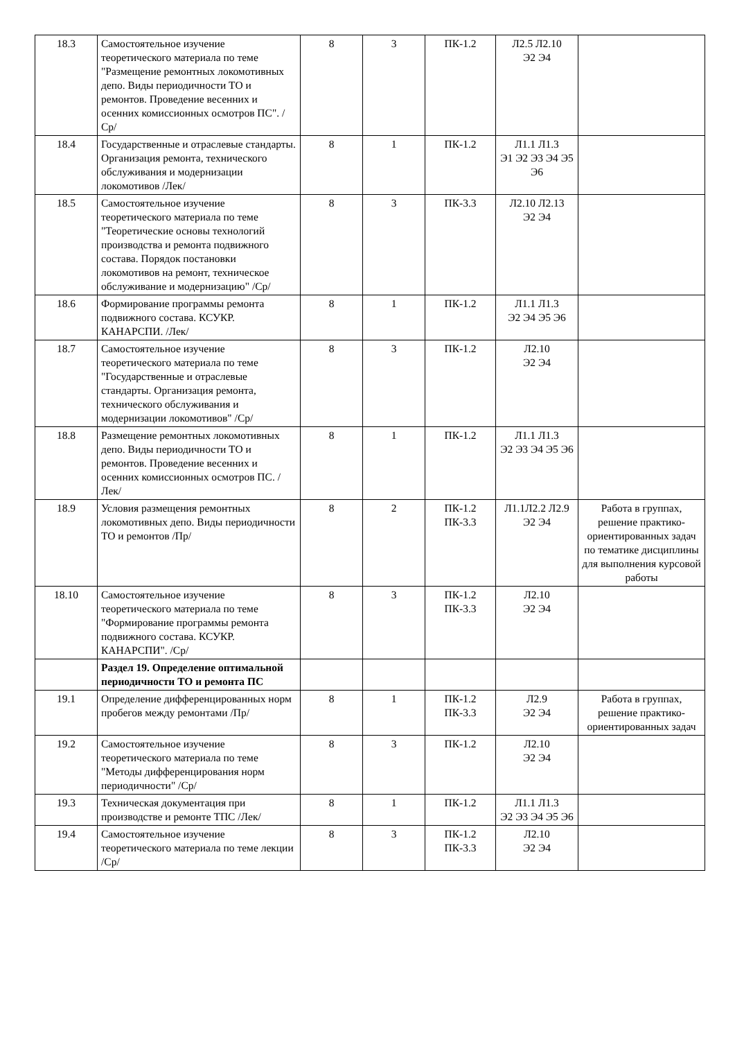| 18.3 | Самостоятельное изучение теоретического материала по теме "Размещение ремонтных локомотивных депо. Виды периодичности ТО и ремонтов. Проведение весенних и осенних комиссионных осмотров ПС". /Ср/ | 8 | 3 | ПК-1.2 | Л2.5 Л2.10 Э2 Э4 | |
| 18.4 | Государственные и отраслевые стандарты. Организация ремонта, технического обслуживания и модернизации локомотивов /Лек/ | 8 | 1 | ПК-1.2 | Л1.1 Л1.3 Э1 Э2 Э3 Э4 Э5 Э6 | |
| 18.5 | Самостоятельное изучение теоретического материала по теме "Теоретические основы технологий производства и ремонта подвижного состава. Порядок постановки локомотивов на ремонт, техническое обслуживание и модернизацию" /Ср/ | 8 | 3 | ПК-3.3 | Л2.10 Л2.13 Э2 Э4 | |
| 18.6 | Формирование программы ремонта подвижного состава. КСУКР. КАНАРСПИ. /Лек/ | 8 | 1 | ПК-1.2 | Л1.1 Л1.3 Э2 Э4 Э5 Э6 | |
| 18.7 | Самостоятельное изучение теоретического материала по теме "Государственные и отраслевые стандарты. Организация ремонта, технического обслуживания и модернизации локомотивов" /Ср/ | 8 | 3 | ПК-1.2 | Л2.10 Э2 Э4 | |
| 18.8 | Размещение ремонтных локомотивных депо. Виды периодичности ТО и ремонтов. Проведение весенних и осенних комиссионных осмотров ПС. /Лек/ | 8 | 1 | ПК-1.2 | Л1.1 Л1.3 Э2 Э3 Э4 Э5 Э6 | |
| 18.9 | Условия размещения ремонтных локомотивных депо. Виды периодичности ТО и ремонтов /Пр/ | 8 | 2 | ПК-1.2 ПК-3.3 | Л1.1Л2.2 Л2.9 Э2 Э4 | Работа в группах, решение практико-ориентированных задач по тематике дисциплины для выполнения курсовой работы |
| 18.10 | Самостоятельное изучение теоретического материала по теме "Формирование программы ремонта подвижного состава. КСУКР. КАНАРСПИ". /Ср/ | 8 | 3 | ПК-1.2 ПК-3.3 | Л2.10 Э2 Э4 | |
| | Раздел 19. Определение оптимальной периодичности ТО и ремонта ПС | | | | | |
| 19.1 | Определение дифференцированных норм пробегов между ремонтами /Пр/ | 8 | 1 | ПК-1.2 ПК-3.3 | Л2.9 Э2 Э4 | Работа в группах, решение практико-ориентированных задач |
| 19.2 | Самостоятельное изучение теоретического материала по теме "Методы дифференцирования норм периодичности" /Ср/ | 8 | 3 | ПК-1.2 | Л2.10 Э2 Э4 | |
| 19.3 | Техническая документация при производстве и ремонте ТПС /Лек/ | 8 | 1 | ПК-1.2 | Л1.1 Л1.3 Э2 Э3 Э4 Э5 Э6 | |
| 19.4 | Самостоятельное изучение теоретического материала по теме лекции /Ср/ | 8 | 3 | ПК-1.2 ПК-3.3 | Л2.10 Э2 Э4 | |